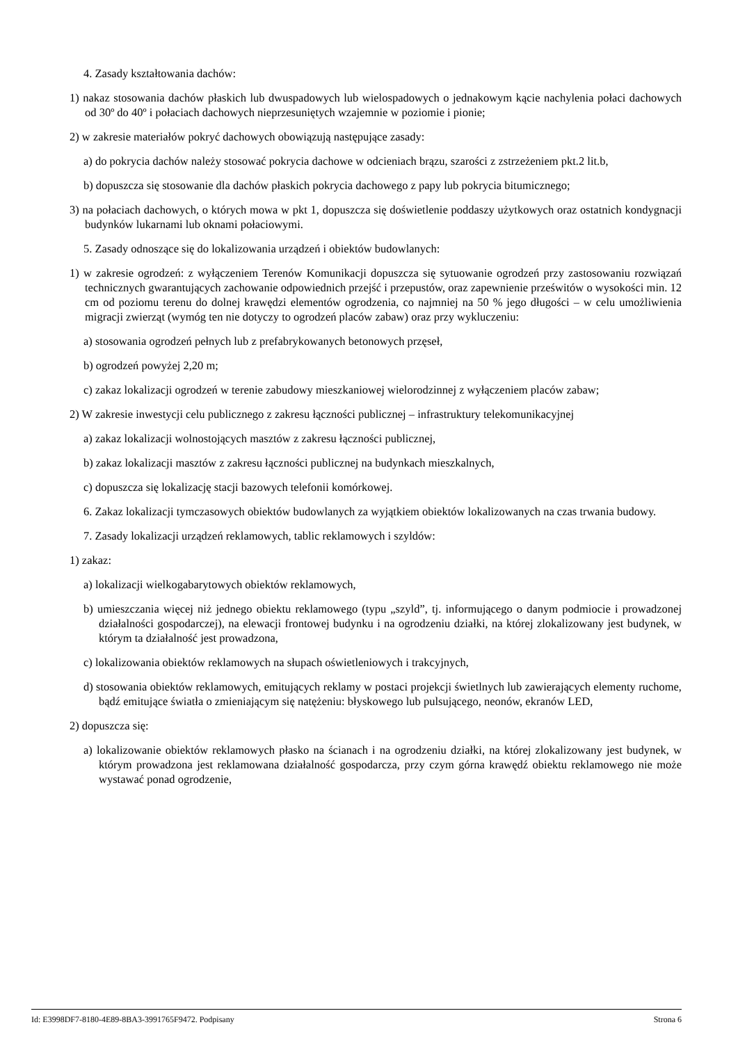4. Zasady kształtowania dachów:
1) nakaz stosowania dachów płaskich lub dwuspadowych lub wielospadowych o jednakowym kącie nachylenia połaci dachowych od 30º do 40º i połaciach dachowych nieprzesuniętych wzajemnie w poziomie i pionie;
2) w zakresie materiałów pokryć dachowych obowiązują następujące zasady:
a) do pokrycia dachów należy stosować pokrycia dachowe w odcieniach brązu, szarości z zstrzeżeniem pkt.2 lit.b,
b) dopuszcza się stosowanie dla dachów płaskich pokrycia dachowego z papy lub pokrycia bitumicznego;
3) na połaciach dachowych, o których mowa w pkt 1, dopuszcza się doświetlenie poddaszy użytkowych oraz ostatnich kondygnacji budynków lukarnami lub oknami połaciowymi.
5. Zasady odnoszące się do lokalizowania urządzeń i obiektów budowlanych:
1) w zakresie ogrodzeń: z wyłączeniem Terenów Komunikacji dopuszcza się sytuowanie ogrodzeń przy zastosowaniu rozwiązań technicznych gwarantujących zachowanie odpowiednich przejść i przepustów, oraz zapewnienie prześwitów o wysokości min. 12 cm od poziomu terenu do dolnej krawędzi elementów ogrodzenia, co najmniej na 50 % jego długości – w celu umożliwienia migracji zwierząt (wymóg ten nie dotyczy to ogrodzeń placów zabaw) oraz przy wykluczeniu:
a) stosowania ogrodzeń pełnych lub z prefabrykowanych betonowych przęseł,
b) ogrodzeń powyżej 2,20 m;
c) zakaz lokalizacji ogrodzeń w terenie zabudowy mieszkaniowej wielorodzinnej z wyłączeniem placów zabaw;
2) W zakresie inwestycji celu publicznego z zakresu łączności publicznej – infrastruktury telekomunikacyjnej
a) zakaz lokalizacji wolnostojących masztów z zakresu łączności publicznej,
b) zakaz lokalizacji masztów z zakresu łączności publicznej na budynkach mieszkalnych,
c) dopuszcza się lokalizację stacji bazowych telefonii komórkowej.
6. Zakaz lokalizacji tymczasowych obiektów budowlanych za wyjątkiem obiektów lokalizowanych na czas trwania budowy.
7. Zasady lokalizacji urządzeń reklamowych, tablic reklamowych i szyldów:
1) zakaz:
a) lokalizacji wielkogabarytowych obiektów reklamowych,
b) umieszczania więcej niż jednego obiektu reklamowego (typu „szyld”, tj. informującego o danym podmiocie i prowadzonej działalności gospodarczej), na elewacji frontowej budynku i na ogrodzeniu działki, na której zlokalizowany jest budynek, w którym ta działalność jest prowadzona,
c) lokalizowania obiektów reklamowych na słupach oświetleniowych i trakcyjnych,
d) stosowania obiektów reklamowych, emitujących reklamy w postaci projekcji świetlnych lub zawierających elementy ruchome, bądź emitujące światła o zmieniającym się natężeniu: błyskowego lub pulsującego, neonów, ekranów LED,
2) dopuszcza się:
a) lokalizowanie obiektów reklamowych płasko na ścianach i na ogrodzeniu działki, na której zlokalizowany jest budynek, w którym prowadzona jest reklamowana działalność gospodarcza, przy czym górna krawędź obiektu reklamowego nie może wystawać ponad ogrodzenie,
Id: E3998DF7-8180-4E89-8BA3-3991765F9472. Podpisany Strona 6